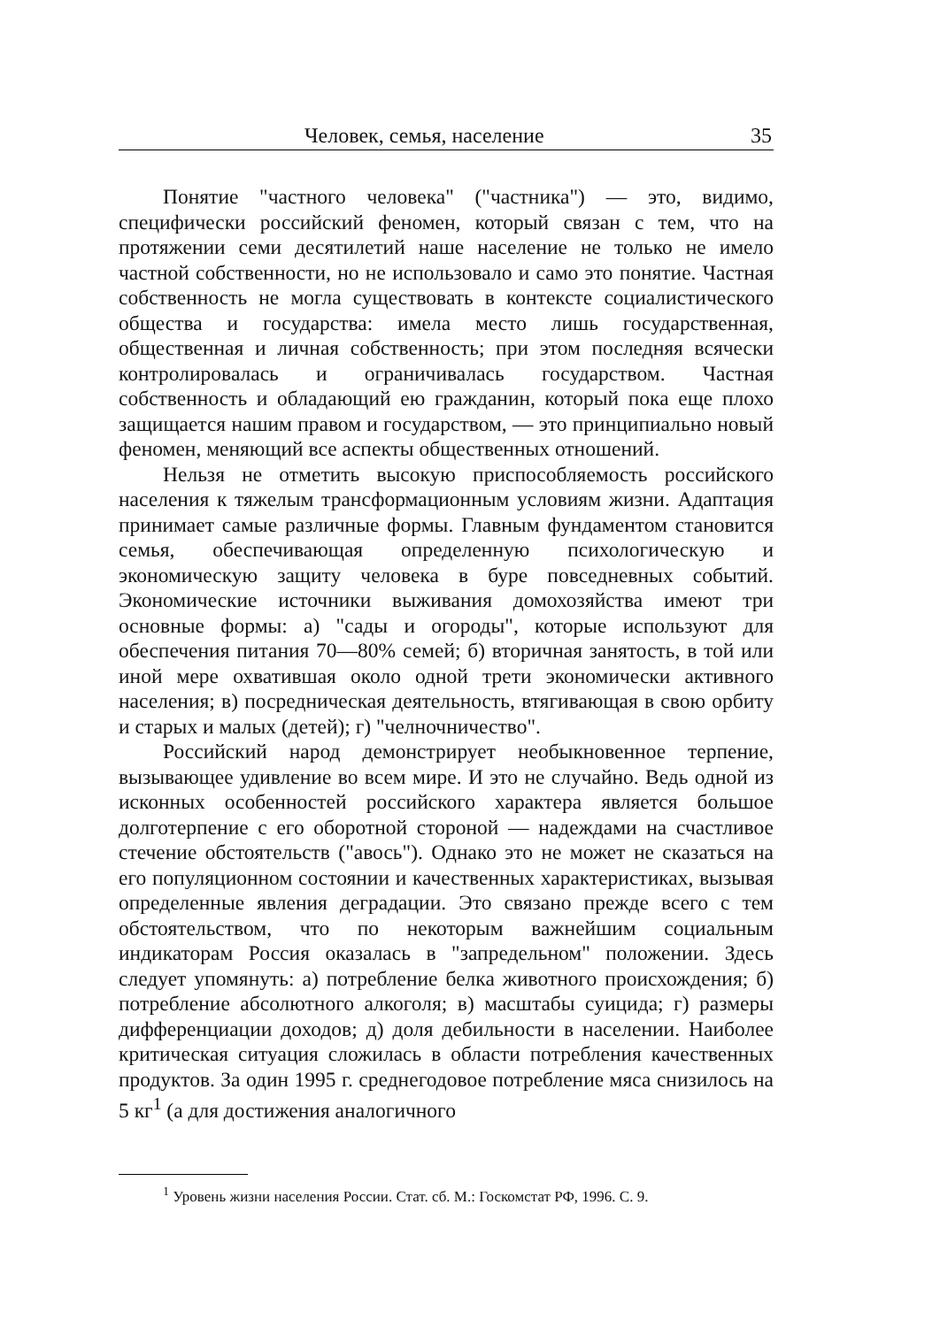Человек, семья, население 35
Понятие "частного человека" ("частника") — это, видимо, специфически российский феномен, который связан с тем, что на протяжении семи десятилетий наше население не только не имело частной собственности, но не использовало и само это понятие. Частная собственность не могла существовать в контексте социалистического общества и государства: имела место лишь государственная, общественная и личная собственность; при этом последняя всячески контролировалась и ограничивалась государством. Частная собственность и обладающий ею гражданин, который пока еще плохо защищается нашим правом и государством, — это принципиально новый феномен, меняющий все аспекты общественных отношений.
Нельзя не отметить высокую приспособляемость российского населения к тяжелым трансформационным условиям жизни. Адаптация принимает самые различные формы. Главным фундаментом становится семья, обеспечивающая определенную психологическую и экономическую защиту человека в буре повседневных событий. Экономические источники выживания домохозяйства имеют три основные формы: а) "сады и огороды", которые используют для обеспечения питания 70—80% семей; б) вторичная занятость, в той или иной мере охватившая около одной трети экономически активного населения; в) посредническая деятельность, втягивающая в свою орбиту и старых и малых (детей); г) "челночничество".
Российский народ демонстрирует необыкновенное терпение, вызывающее удивление во всем мире. И это не случайно. Ведь одной из исконных особенностей российского характера является большое долготерпение с его оборотной стороной — надеждами на счастливое стечение обстоятельств ("авось"). Однако это не может не сказаться на его популяционном состоянии и качественных характеристиках, вызывая определенные явления деградации. Это связано прежде всего с тем обстоятельством, что по некоторым важнейшим социальным индикаторам Россия оказалась в "запредельном" положении. Здесь следует упомянуть: а) потребление белка животного происхождения; б) потребление абсолютного алкоголя; в) масштабы суицида; г) размеры дифференциации доходов; д) доля дебильности в населении. Наиболее критическая ситуация сложилась в области потребления качественных продуктов. За один 1995 г. среднегодовое потребление мяса снизилось на 5 кг<sup>1</sup> (а для достижения аналогичного
<sup>1</sup> Уровень жизни населения России. Стат. сб. М.: Госкомстат РФ, 1996. С. 9.